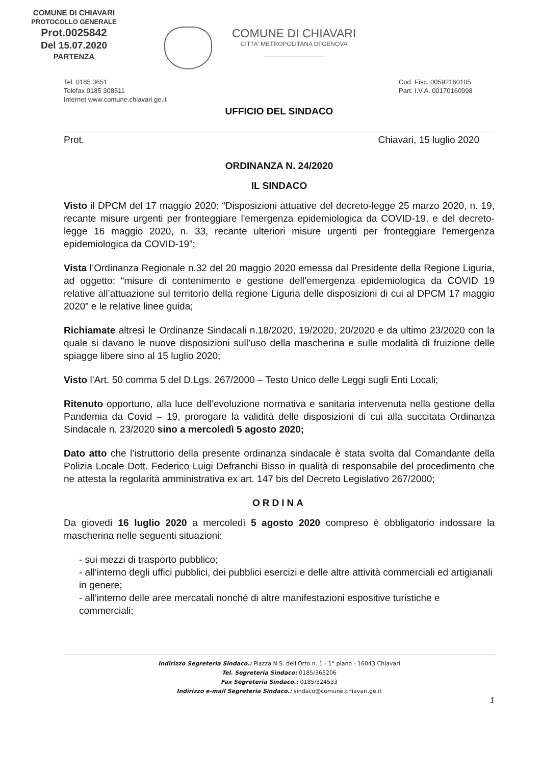COMUNE DI CHIAVARI
PROTOCOLLO GENERALE
Prot.0025842
Del 15.07.2020
PARTENZA
COMUNE DI CHIAVARI
CITTA' METROPOLITANA DI GENOVA
Tel. 0185 3651
Telefax 0185 308511
Internet www.comune.chiavari.ge.it
Cod. Fisc. 00592160105
Part. I.V.A. 00170160998
UFFICIO DEL SINDACO
Prot. Chiavari, 15 luglio 2020
ORDINANZA N. 24/2020
IL SINDACO
Visto il DPCM del 17 maggio 2020: “Disposizioni attuative del decreto-legge 25 marzo 2020, n. 19, recante misure urgenti per fronteggiare l'emergenza epidemiologica da COVID-19, e del decreto-legge 16 maggio 2020, n. 33, recante ulteriori misure urgenti per fronteggiare l'emergenza epidemiologica da COVID-19”;
Vista l’Ordinanza Regionale n.32 del 20 maggio 2020 emessa dal Presidente della Regione Liguria, ad oggetto: “misure di contenimento e gestione dell’emergenza epidemiologica da COVID 19 relative all’attuazione sul territorio della regione Liguria delle disposizioni di cui al DPCM 17 maggio 2020” e le relative linee guida;
Richiamate altresì le Ordinanze Sindacali n.18/2020, 19/2020, 20/2020 e da ultimo 23/2020 con la quale si davano le nuove disposizioni sull’uso della mascherina e sulle modalità di fruizione delle spiagge libere sino al 15 luglio 2020;
Visto l’Art. 50 comma 5 del D.Lgs. 267/2000 – Testo Unico delle Leggi sugli Enti Locali;
Ritenuto opportuno, alla luce dell’evoluzione normativa e sanitaria intervenuta nella gestione della Pandemia da Covid – 19, prorogare la validità delle disposizioni di cui alla succitata Ordinanza Sindacale n. 23/2020 sino a mercoledì 5 agosto 2020;
Dato atto che l’istruttorio della presente ordinanza sindacale è stata svolta dal Comandante della Polizia Locale Dott. Federico Luigi Defranchi Bisso in qualità di responsabile del procedimento che ne attesta la regolarità amministrativa ex art. 147 bis del Decreto Legislativo 267/2000;
ORDINA
Da giovedì 16 luglio 2020 a mercoledì 5 agosto 2020 compreso è obbligatorio indossare la mascherina nelle seguenti situazioni:
- sui mezzi di trasporto pubblico;
- all’interno degli uffici pubblici, dei pubblici esercizi e delle altre attività commerciali ed artigianali in genere;
- all’interno delle aree mercatali nonché di altre manifestazioni espositive turistiche e commerciali;
Indirizzo Segreteria Sindaco.: Piazza N.S. dell'Orto n. 1 - 1° piano - 16043 Chiavari
Tel. Segreteria Sindaco: 0185/365206
Fax Segreteria Sindaco.: 0185/324533
Indirizzo e-mail Segreteria Sindaco.: sindaco@comune.chiavari.ge.it
1